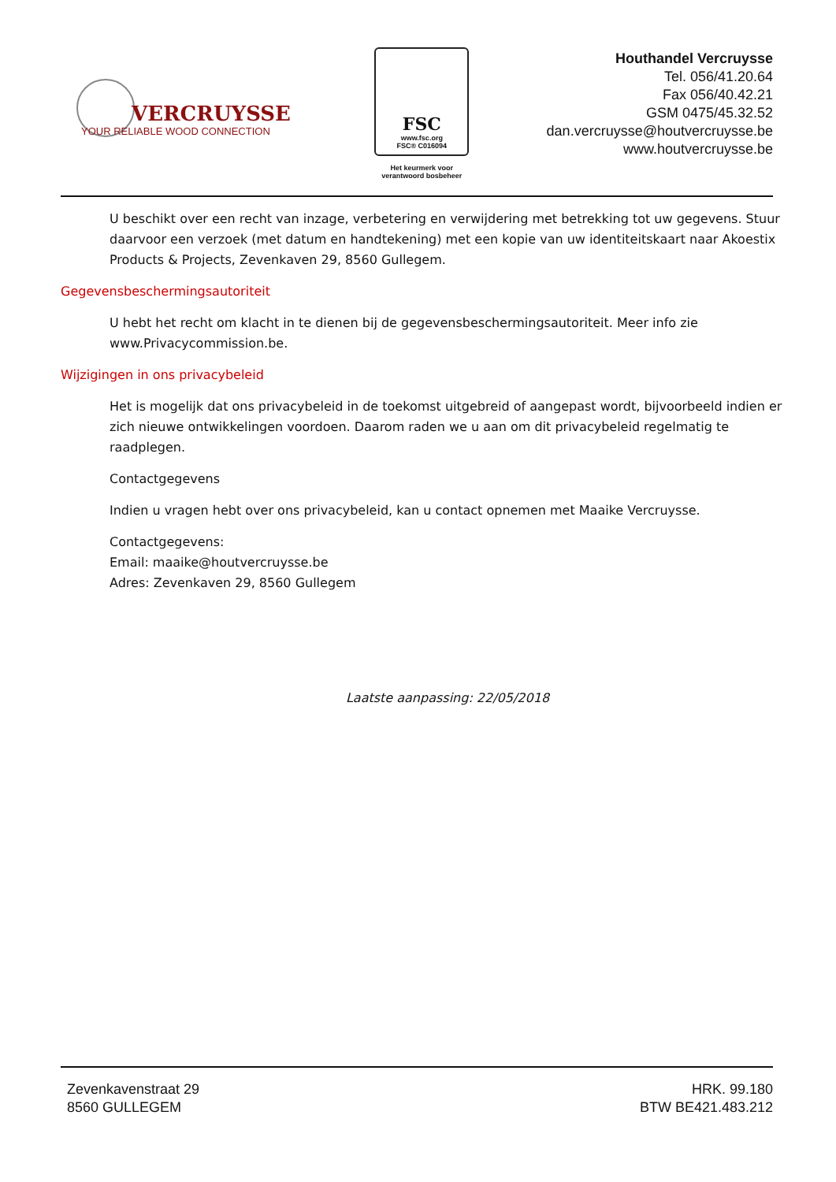VERCRUYSSE
YOUR RELIABLE WOOD CONNECTION
FSC
www.fsc.org
FSC® C016094
Het keurmerk voor verantwoord bosbeheer
Houthandel Vercruysse
Tel. 056/41.20.64
Fax 056/40.42.21
GSM 0475/45.32.52
dan.vercruysse@houtvercruysse.be
www.houtvercruysse.be
U beschikt over een recht van inzage, verbetering en verwijdering met betrekking tot uw gegevens. Stuur daarvoor een verzoek (met datum en handtekening) met een kopie van uw identiteitskaart naar Akoestix Products & Projects, Zevenkaven 29, 8560 Gullegem.
Gegevensbeschermingsautoriteit
U hebt het recht om klacht in te dienen bij de gegevensbeschermingsautoriteit. Meer info zie www.Privacycommission.be.
Wijzigingen in ons privacybeleid
Het is mogelijk dat ons privacybeleid in de toekomst uitgebreid of aangepast wordt, bijvoorbeeld indien er zich nieuwe ontwikkelingen voordoen. Daarom raden we u aan om dit privacybeleid regelmatig te raadplegen.
Contactgegevens
Indien u vragen hebt over ons privacybeleid, kan u contact opnemen met Maaike Vercruysse.
Contactgegevens:
Email: maaike@houtvercruysse.be
Adres: Zevenkaven 29, 8560 Gullegem
Laatste aanpassing: 22/05/2018
Zevenkavenstraat 29
8560 GULLEGEM
HRK. 99.180
BTW BE421.483.212